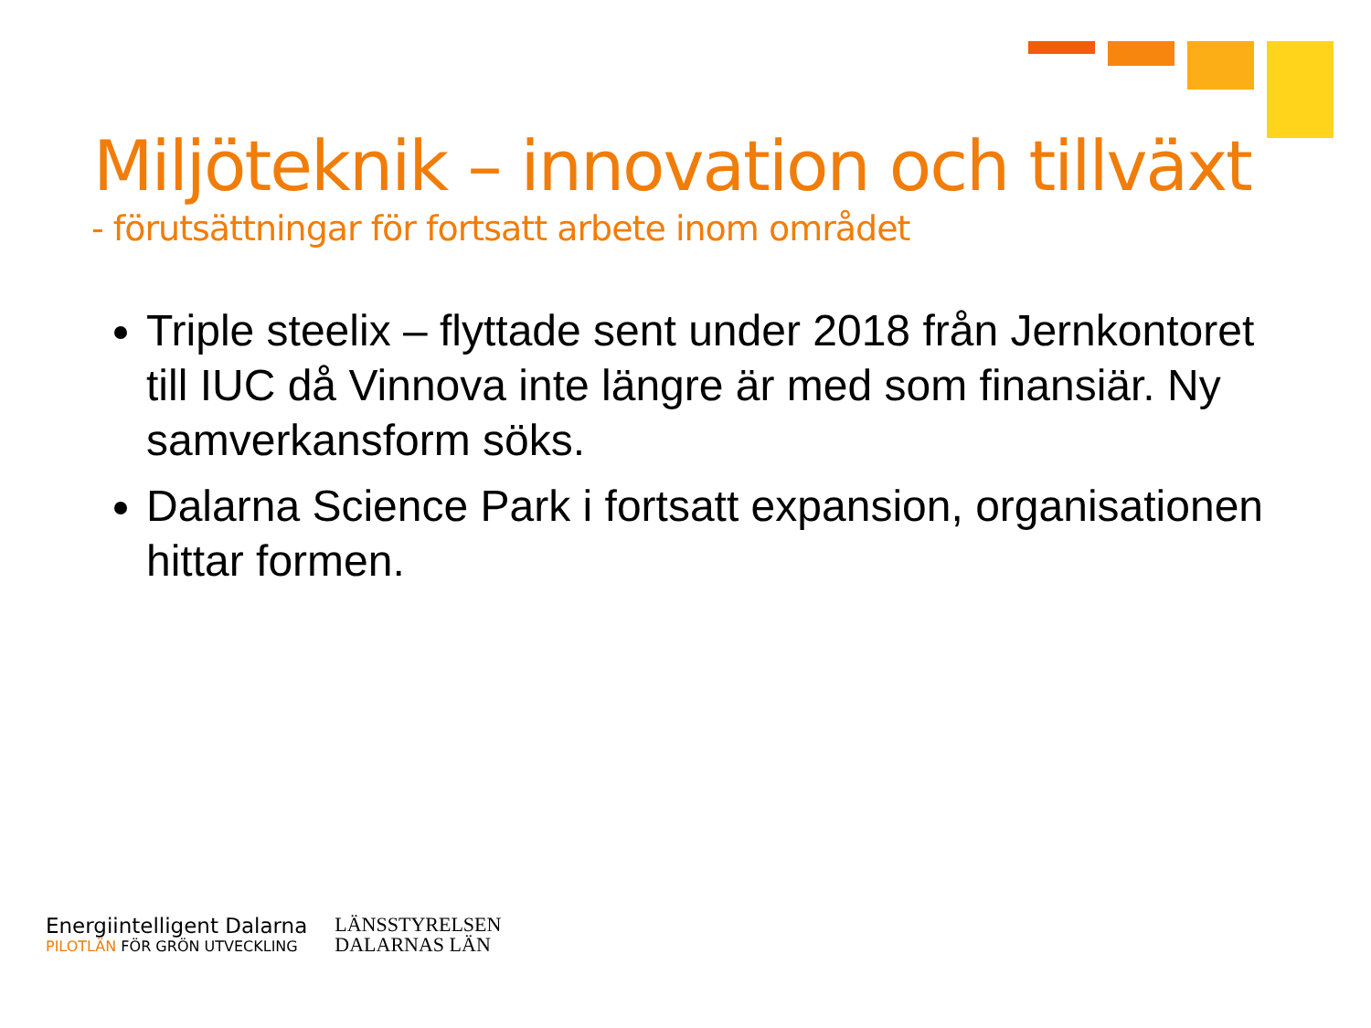Miljöteknik – innovation och tillväxt
- förutsättningar för fortsatt arbete inom området
Triple steelix – flyttade sent under 2018 från Jernkontoret till IUC då Vinnova inte längre är med som finansiär. Ny samverkansform söks.
Dalarna Science Park i fortsatt expansion, organisationen hittar formen.
Energiintelligent Dalarna
PILOTLÄN FÖR GRÖN UTVECKLING
LÄNSSTYRELSEN
DALARNAS LÄN